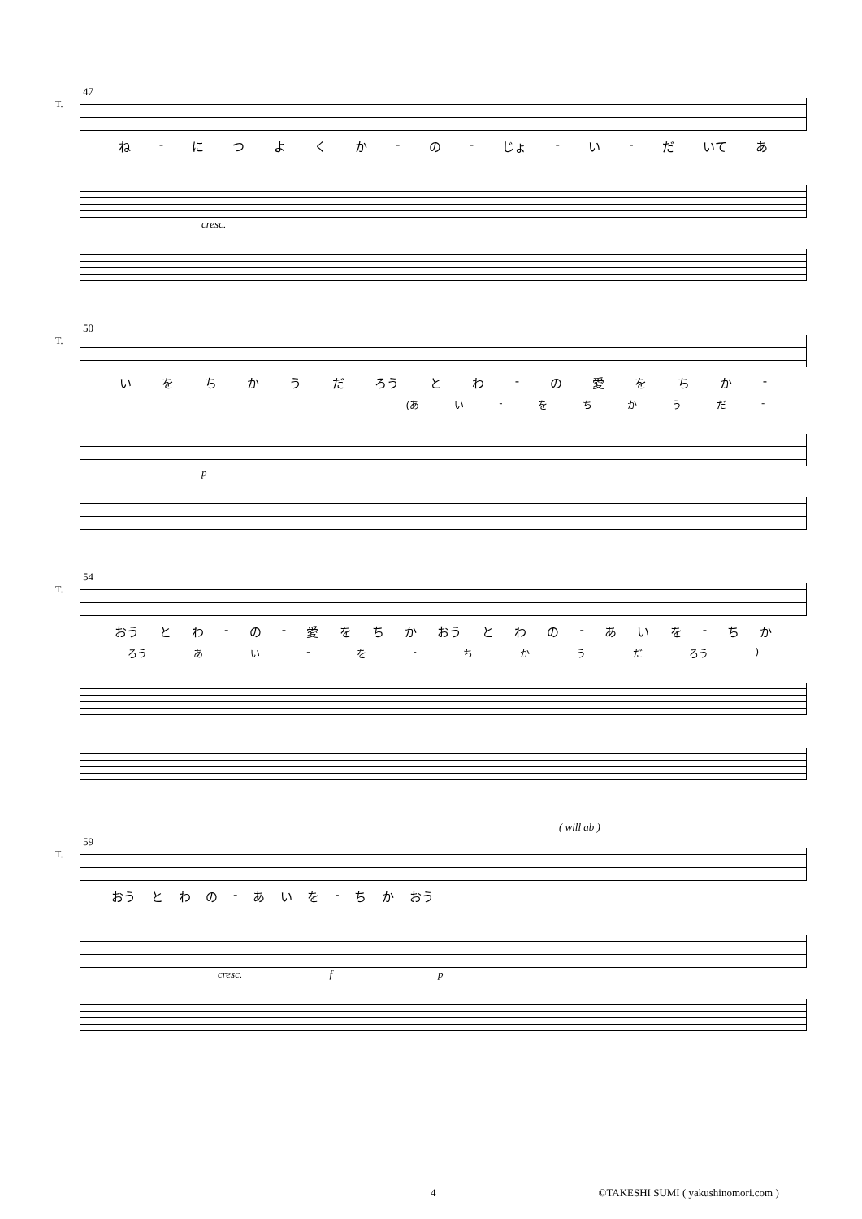47
T.
ね - につよくか - の - じょ - い - だ いて あ
cresc.
50
T.
いをちかうだ ろう とわ - の愛をちか -
(あ い - をちかうだ -
p
54
T.
おう とわ - の - 愛をちか おう とわの - あいを - ちか
ろう あい - を - ちかうだ ろう)
( will ab )
59
T.
おう とわの - あいを - ちか おう
cresc. f p
4 ©TAKESHI SUMI ( yakushinomori.com )